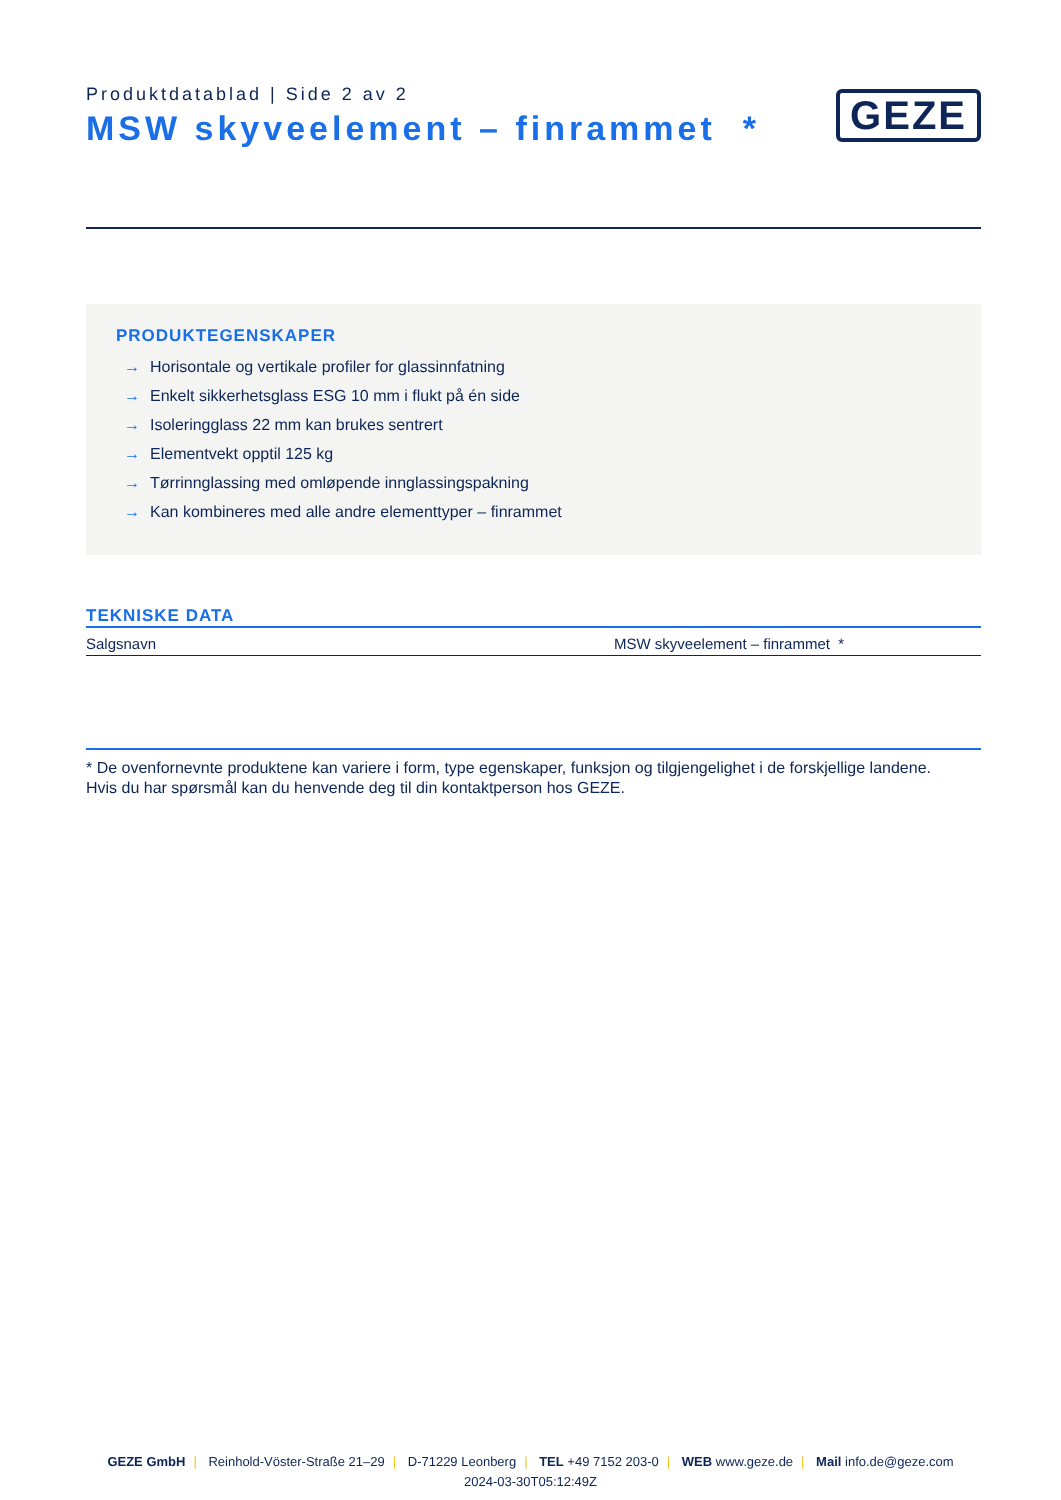Produktdatablad | Side 2 av 2
MSW skyveelement – finrammet *
GEZE
PRODUKTEGENSKAPER
→ Horisontale og vertikale profiler for glassinnfatning
→ Enkelt sikkerhetsglass ESG 10 mm i flukt på én side
→ Isoleringglass 22 mm kan brukes sentrert
→ Elementvekt opptil 125 kg
→ Tørrinnglassing med omløpende innglassingspakning
→ Kan kombineres med alle andre elementtyper – finrammet
TEKNISKE DATA
| Salgsnavn | MSW skyveelement – finrammet * |
* De ovenfornevnte produktene kan variere i form, type egenskaper, funksjon og tilgjengelighet i de forskjellige landene.
Hvis du har spørsmål kan du henvende deg til din kontaktperson hos GEZE.
GEZE GmbH | Reinhold-Vöster-Straße 21–29 | D-71229 Leonberg | TEL +49 7152 203-0 | WEB www.geze.de | Mail info.de@geze.com
2024-03-30T05:12:49Z